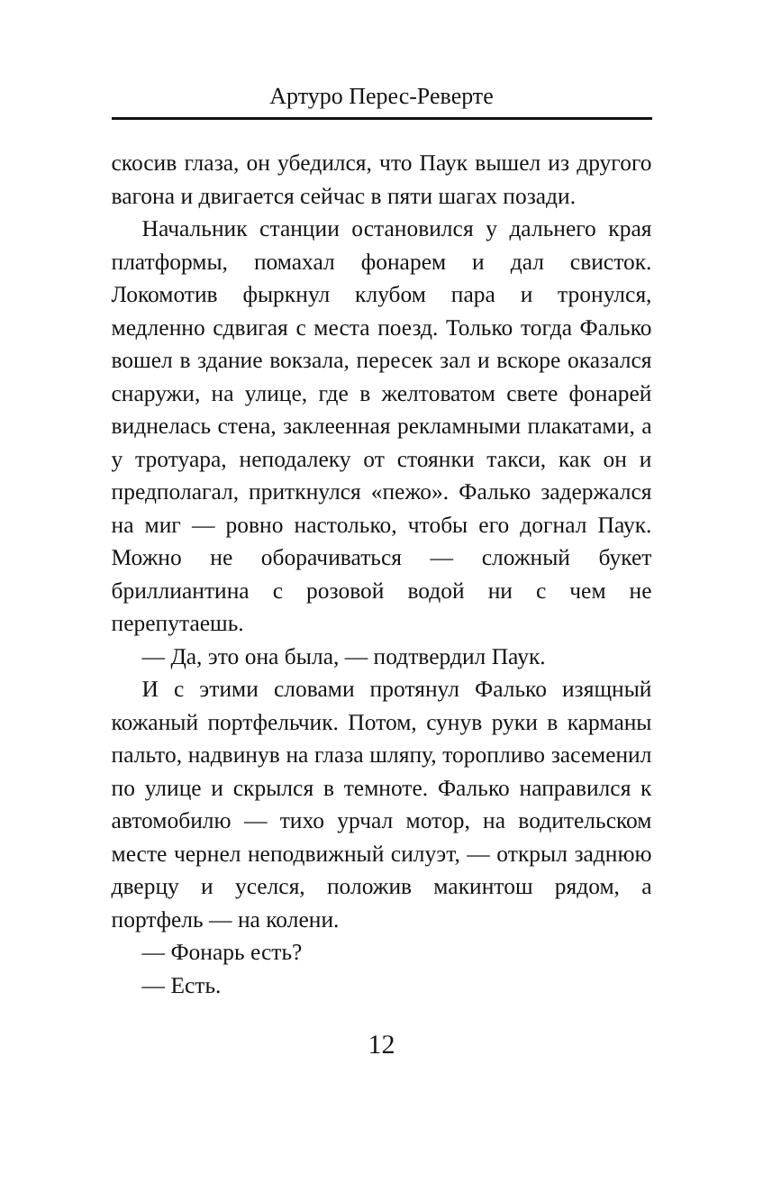Артуро Перес-Реверте
скосив глаза, он убедился, что Паук вышел из другого вагона и двигается сейчас в пяти шагах позади.
Начальник станции остановился у дальнего края платформы, помахал фонарем и дал свисток. Локомотив фыркнул клубом пара и тронулся, медленно сдвигая с места поезд. Только тогда Фалько вошел в здание вокзала, пересек зал и вскоре оказался снаружи, на улице, где в желтоватом свете фонарей виднелась стена, заклеенная рекламными плакатами, а у тротуара, неподалеку от стоянки такси, как он и предполагал, приткнулся «пежо». Фалько задержался на миг — ровно настолько, чтобы его догнал Паук. Можно не оборачиваться — сложный букет бриллиантина с розовой водой ни с чем не перепутаешь.
— Да, это она была, — подтвердил Паук.
И с этими словами протянул Фалько изящный кожаный портфельчик. Потом, сунув руки в карманы пальто, надвинув на глаза шляпу, торопливо засеменил по улице и скрылся в темноте. Фалько направился к автомобилю — тихо урчал мотор, на водительском месте чернел неподвижный силуэт, — открыл заднюю дверцу и уселся, положив макинтош рядом, а портфель — на колени.
— Фонарь есть?
— Есть.
12